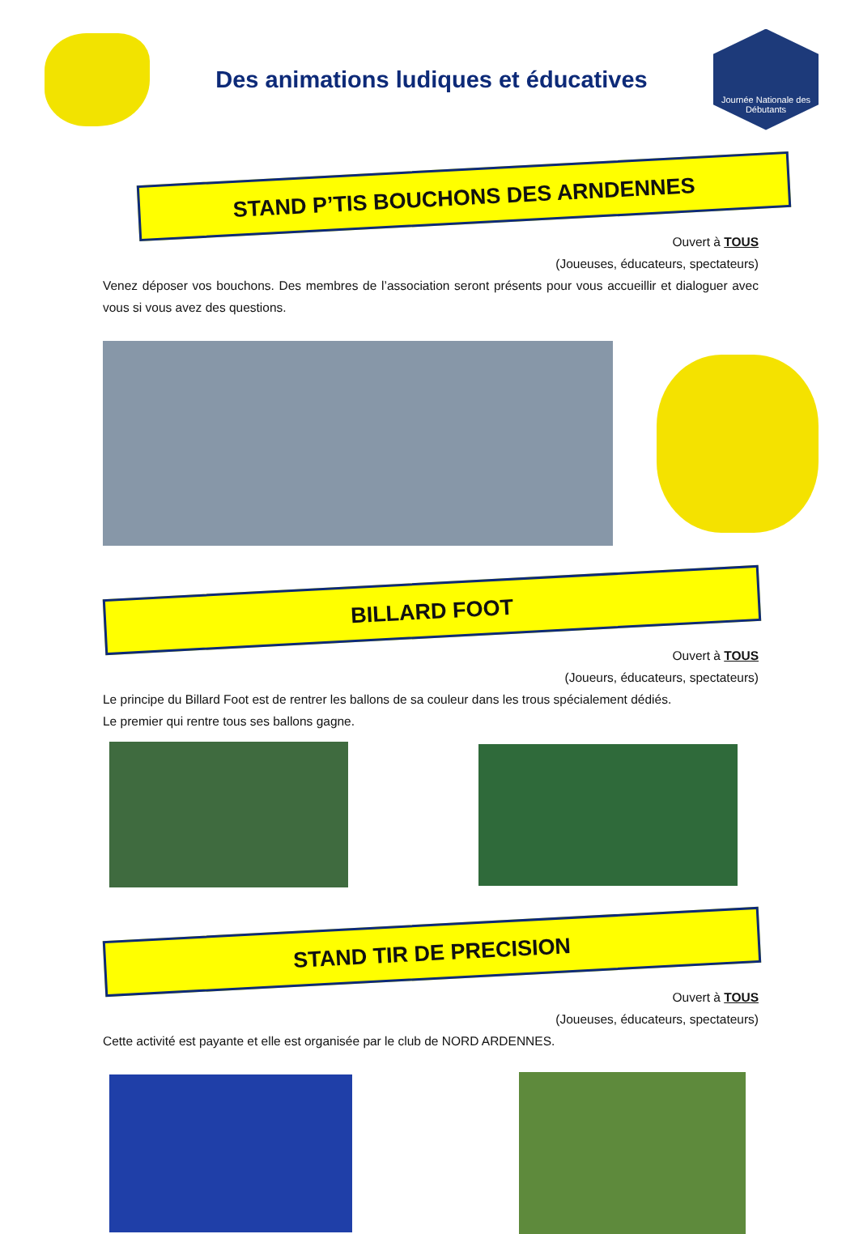Des animations ludiques et éducatives
Journée Nationale des Débutants
STAND P’TIS BOUCHONS DES ARNDENNES
Ouvert à TOUS
(Joueuses, éducateurs, spectateurs)
Venez déposer vos bouchons. Des membres de l’association seront présents pour vous accueillir et dialoguer avec vous si vous avez des questions.
BILLARD FOOT
Ouvert à TOUS
(Joueurs, éducateurs, spectateurs)
Le principe du Billard Foot est de rentrer les ballons de sa couleur dans les trous spécialement dédiés.
Le premier qui rentre tous ses ballons gagne.
STAND TIR DE PRECISION
Ouvert à TOUS
(Joueuses, éducateurs, spectateurs)
Cette activité est payante et elle est organisée par le club de NORD ARDENNES.